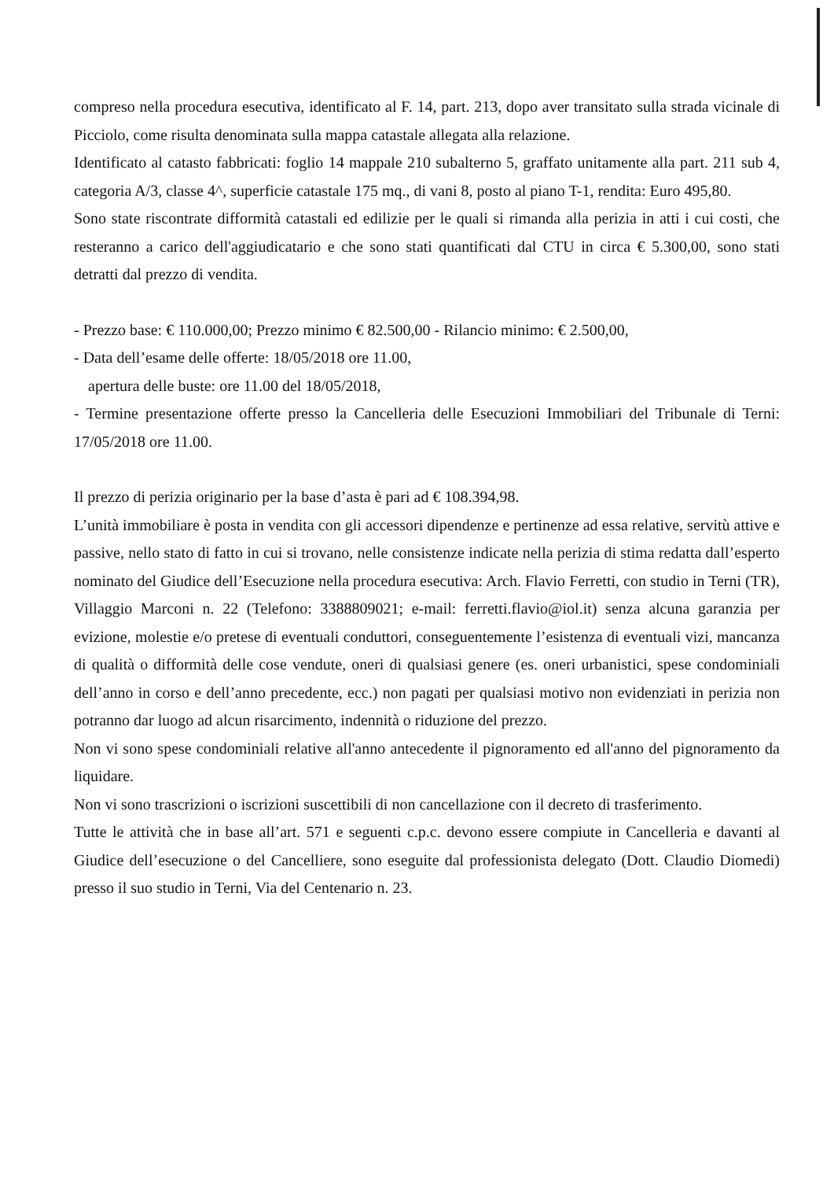compreso nella procedura esecutiva, identificato al F. 14, part. 213, dopo aver transitato sulla strada vicinale di Picciolo, come risulta denominata sulla mappa catastale allegata alla relazione.
Identificato al catasto fabbricati: foglio 14 mappale 210 subalterno 5, graffato unitamente alla part. 211 sub 4, categoria A/3, classe 4^, superficie catastale 175 mq., di vani 8, posto al piano T-1, rendita: Euro 495,80.
Sono state riscontrate difformità catastali ed edilizie per le quali si rimanda alla perizia in atti i cui costi, che resteranno a carico dell'aggiudicatario e che sono stati quantificati dal CTU in circa € 5.300,00, sono stati detratti dal prezzo di vendita.
- Prezzo base: € 110.000,00; Prezzo minimo € 82.500,00 - Rilancio minimo: € 2.500,00,
- Data dell’esame delle offerte: 18/05/2018 ore 11.00,
apertura delle buste: ore 11.00 del 18/05/2018,
- Termine presentazione offerte presso la Cancelleria delle Esecuzioni Immobiliari del Tribunale di Terni: 17/05/2018 ore 11.00.
Il prezzo di perizia originario per la base d’asta è pari ad € 108.394,98.
L’unità immobiliare è posta in vendita con gli accessori dipendenze e pertinenze ad essa relative, servitù attive e passive, nello stato di fatto in cui si trovano, nelle consistenze indicate nella perizia di stima redatta dall’esperto nominato del Giudice dell’Esecuzione nella procedura esecutiva: Arch. Flavio Ferretti, con studio in Terni (TR), Villaggio Marconi n. 22 (Telefono: 3388809021; e-mail: ferretti.flavio@iol.it) senza alcuna garanzia per evizione, molestie e/o pretese di eventuali conduttori, conseguentemente l’esistenza di eventuali vizi, mancanza di qualità o difformità delle cose vendute, oneri di qualsiasi genere (es. oneri urbanistici, spese condominiali dell’anno in corso e dell’anno precedente, ecc.) non pagati per qualsiasi motivo non evidenziati in perizia non potranno dar luogo ad alcun risarcimento, indennità o riduzione del prezzo.
Non vi sono spese condominiali relative all'anno antecedente il pignoramento ed all'anno del pignoramento da liquidare.
Non vi sono trascrizioni o iscrizioni suscettibili di non cancellazione con il decreto di trasferimento.
Tutte le attività che in base all’art. 571 e seguenti c.p.c. devono essere compiute in Cancelleria e davanti al Giudice dell’esecuzione o del Cancelliere, sono eseguite dal professionista delegato (Dott. Claudio Diomedi) presso il suo studio in Terni, Via del Centenario n. 23.